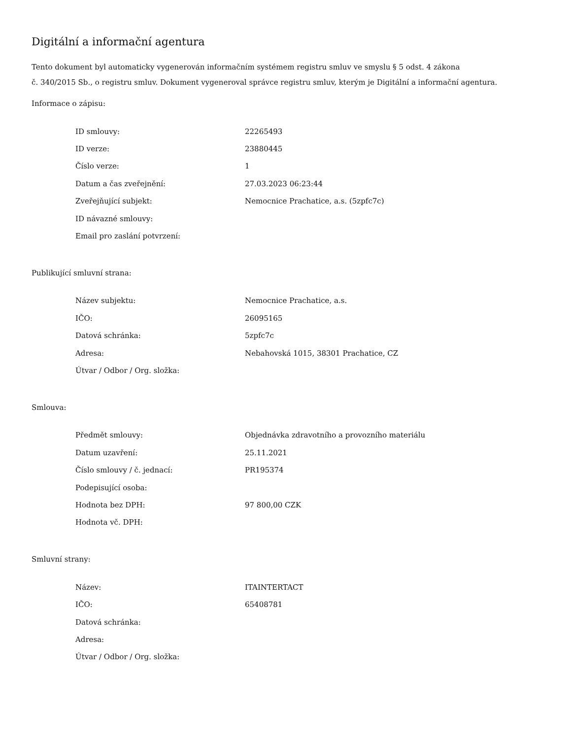Digitální a informační agentura
Tento dokument byl automaticky vygenerován informačním systémem registru smluv ve smyslu § 5 odst. 4 zákona
č. 340/2015 Sb., o registru smluv. Dokument vygeneroval správce registru smluv, kterým je Digitální a informační agentura.
Informace o zápisu:
| ID smlouvy: | 22265493 |
| ID verze: | 23880445 |
| Číslo verze: | 1 |
| Datum a čas zveřejnění: | 27.03.2023 06:23:44 |
| Zveřejňující subjekt: | Nemocnice Prachatice, a.s. (5zpfc7c) |
| ID návazné smlouvy: | |
| Email pro zaslání potvrzení: | |
Publikující smluvní strana:
| Název subjektu: | Nemocnice Prachatice, a.s. |
| IČO: | 26095165 |
| Datová schránka: | 5zpfc7c |
| Adresa: | Nebahovská 1015, 38301 Prachatice, CZ |
| Útvar / Odbor / Org. složka: | |
Smlouva:
| Předmět smlouvy: | Objednávka zdravotního a provozního materiálu |
| Datum uzavření: | 25.11.2021 |
| Číslo smlouvy / č. jednací: | PR195374 |
| Podepisující osoba: | |
| Hodnota bez DPH: | 97 800,00 CZK |
| Hodnota vč. DPH: | |
Smluvní strany:
| Název: | ITAINTERTACT |
| IČO: | 65408781 |
| Datová schránka: | |
| Adresa: | |
| Útvar / Odbor / Org. složka: | |